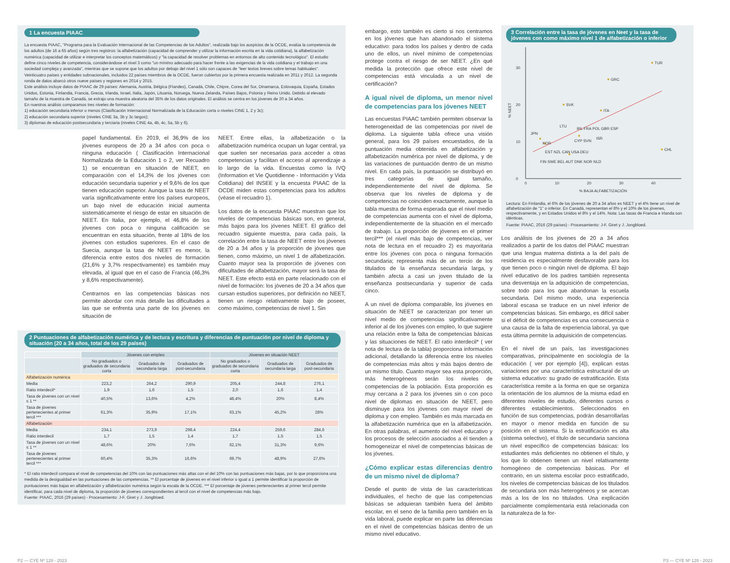1 La encuesta PIAAC
La encuesta PIAAC, "Programa para la Evaluación Internacional de las Competencias de los Adultos", realizada bajo los auspicios de la OCDE, evalúa la competencia de los adultos (de 16 a 65 años) según tres registros: la alfabetización (capacidad de comprender y utilizar la información escrita en la vida cotidiana), la alfabetización numérica (capacidad de utilizar e interpretar los conceptos matemáticos) y "la capacidad de resolver problemas en entornos de alto contenido tecnológico". El estudio define cinco niveles de competencia, considerándose el nivel 3 como "un mínimo adecuado para hacer frente a las exigencias de la vida cotidiana y el trabajo en una sociedad compleja y avanzada", mientras que se supone que los adultos por debajo del nivel 1 sólo son capaces de "leer textos breves sobre temas habituales".
Veinticuatro países y entidades subnacionales, incluidos 22 países miembros de la OCDE, fueron cubiertos por la primera encuesta realizada en 2011 y 2012. La segunda ronda de datos abarcó otros nueve países y regiones en 2014 y 2015.
Este análisis incluye datos de PIAAC de 29 países: Alemania, Austria, Bélgica (Flandes), Canadá, Chile, Chipre, Corea del Sur, Dinamarca, Eslovaquia, España, Estados Unidos, Estonia, Finlandia, Francia, Grecia, Irlanda, Israel, Italia, Japón, Lituania, Noruega, Nueva Zelanda, Países Bajos, Polonia y Reino Unido. Debido al elevado tamaño de la muestra de Canadá, se extrajo una muestra aleatoria del 35% de los datos originales. El análisis se centra en los jóvenes de 20 a 34 años.
En nuestros análisis comparamos tres niveles de formación:
1) educación secundaria inferior o menos (Clasificación Internacional Normalizada de la Educación corta o niveles CINE 1, 2 y 3c);
2) educación secundaria superior (niveles CINE 3a, 3b y 3c largos);
3) diplomas de educación postsecundaria y terciaria (niveles CINE 4a, 4b, 4c, 5a, 5b y 6).
papel fundamental. En 2019, el 36,9% de los jóvenes europeos de 20 a 34 años con poca o ninguna educación ( Clasificación Internacional Normalizada de la Educación 1 o 2, ver Recuadro 1) se encuentran en situación de NEET, en comparación con el 14,3% de los jóvenes con educación secundaria superior y el 9,6% de los que tienen educación superior. Aunque la tasa de NEET varía significativamente entre los países europeos, un bajo nivel de educación inicial aumenta sistemáticamente el riesgo de estar en situación de NEET. En Italia, por ejemplo, el 46,8% de los jóvenes con poca o ninguna calificación se encuentran en esta situación, frente al 18% de los jóvenes con estudios superiores. En el caso de Suecia, aunque la tasa de NEET es menor, la diferencia entre estos dos niveles de formación (21,6% y 3,7% respectivamente) es también muy elevada, al igual que en el caso de Francia (46,3% y 8,6% respectivamente).
Centrarnos en las competencias básicas nos permite abordar con más detalle las dificultades a las que se enfrenta una parte de los jóvenes en situación de
NEET. Entre ellas, la alfabetización o la alfabetización numérica ocupan un lugar central, ya que suelen ser necesarias para acceder a otras competencias y facilitan el acceso al aprendizaje a lo largo de la vida. Encuestas como la IVQ (Information et Vie Quotidienne - Información y Vida Cotidiana) del INSEE y la encuesta PIAAC de la OCDE miden estas competencias para los adultos (véase el recuadro 1).
Los datos de la encuesta PIAAC muestran que los niveles de competencias básicas son, en general, más bajos para los jóvenes NEET. El gráfico del recuadro siguiente muestra, para cada país, la correlación entre la tasa de NEET entre los jóvenes de 20 a 34 años y la proporción de jóvenes que tienen, como máximo, un nivel 1 de alfabetización. Cuanto mayor sea la proporción de jóvenes con dificultades de alfabetización, mayor será la tasa de NEET. Este efecto está en parte relacionado con el nivel de formación: los jóvenes de 20 a 34 años que cursan estudios superiores, por definición no NEET, tienen un riesgo relativamente bajo de poseer, como máximo, competencias de nivel 1. Sin
2 Puntuaciones de alfabetización numérica y de lectura y escritura y diferencias de puntuación por nivel de diploma y situación (20 a 34 años, total de los 29 países)
| | Jóvenes con empleo | | | Jóvenes en situación NEET | | |
| --- | --- | --- | --- | --- | --- | --- |
| | No graduados o graduados de secundaria corta | Graduados de secundaria larga | Graduados de post-secundaria | No graduados o graduados de secundaria corta | Graduados de secundaria larga | Graduados de post-secundaria |
| Alfabetización numérica | | | | | | |
| Media | 223,2 | 264,2 | 290,9 | 205,4 | 244,8 | 276,1 |
| Ratio interdecil* | 1,9 | 1,6 | 1,5 | 2,0 | 1,6 | 1,4 |
| Tasa de jóvenes con un nivel ≤ 1 ** | 40,5% | 13,6% | 4,2% | 48,4% | 20% | 8,4% |
| Tasa de jóvenes pertenecientes al primer tercil *** | 61,3% | 35,9% | 17,1% | 63,1% | 45,2% | 28% |
| Alfabetización | | | | | | |
| Media | 234,1 | 273,9 | 298,4 | 224,4 | 259,6 | 284,6 |
| Ratio interdecil | 1,7 | 1,5 | 1,4 | 1,7 | 1,5 | 1,5 |
| Tasa de jóvenes con un nivel ≤ 1 ** | 48,6% | 20% | 7,6% | 62,1% | 31,3% | 9,6% |
| Tasa de jóvenes pertenecientes al primer tercil *** | 60,4% | 35,3% | 16,6% | 69,7% | 48,9% | 27,6% |
* El ratio interdecil compara el nivel de competencias del 10% con las puntuaciones más altas con el del 10% con las puntuaciones más bajas, por lo que proporciona una medida de la desigualdad en las puntuaciones de las competencias. ** El porcentaje de jóvenes en el nivel inferior o igual a 1 permite identificar la proporción de puntuaciones más bajas en alfabetización y alfabetización numérica según la escala de la OCDE. *** El porcentaje de jóvenes pertenecientes al primer tercil permite identificar, para cada nivel de diploma, la proporción de jóvenes correspondientes al tercil con el nivel de competencias más bajo.
Fuente: PIAAC, 2016 (29 países) - Procesamiento: J-F. Giret y J. Jongbloed.
embargo, esto también es cierto si nos centramos en los jóvenes que han abandonado el sistema educativo: para todos los países y dentro de cada uno de ellos, un nivel mínimo de competencias protege contra el riesgo de ser NEET. ¿En qué medida la protección que ofrece este nivel de competencias está vinculada a un nivel de certificación?
A igual nivel de diploma, un menor nivel de competencias para los jóvenes NEET
Las encuestas PIAAC también permiten observar la heterogeneidad de las competencias por nivel de diploma. La siguiente tabla ofrece una visión general, para los 29 países encuestados, de la puntuación media obtenida en alfabetización y alfabetización numérica por nivel de diploma, y de las variaciones de puntuación dentro de un mismo nivel. En cada país, la puntuación se distribuyó en tres categorías de igual tamaño, independientemente del nivel de diploma. Se observa que los niveles de diploma y de competencias no coinciden exactamente, aunque la tabla muestra de forma esperada que el nivel medio de competencias aumenta con el nivel de diploma, independientemente de la situación en el mercado de trabajo. La proporción de jóvenes en el primer tercil*** (el nivel más bajo de competencias, ver nota de lectura en el recuadro 2) es mayoritaria entre los jóvenes con poca o ninguna formación secundaria; representa más de un tercio de los titulados de la enseñanza secundaria larga, y también afecta a casi un joven titulado de la enseñanza postsecundaria y superior de cada cinco.
A un nivel de diploma comparable, los jóvenes en situación de NEET se caracterizan por tener un nivel medio de competencias significativamente inferior al de los jóvenes con empleo, lo que sugiere una relación entre la falta de competencias básicas y las situaciones de NEET. El ratio interdecil* ( ver nota de lectura de la tabla) proporciona información adicional, detallando la diferencia entre los niveles de competencias más altos y más bajos dentro de un mismo título. Cuanto mayor sea esta proporción, más heterogéneos serán los niveles de competencias de la población. Esta proporción es muy cercana a 2 para los jóvenes sin o con poco nivel de diplomas en situación de NEET, pero disminuye para los jóvenes con mayor nivel de diploma y con empleo. También es más marcada en la alfabetización numérica que en la alfabetización. En otras palabras, el aumento del nivel educativo y los procesos de selección asociados a él tienden a homogeneizar el nivel de competencias básicas de los jóvenes.
¿Cómo explicar estas diferencias dentro de un mismo nivel de diploma?
Desde el punto de vista de las características individuales, el hecho de que las competencias básicas se adquieran también fuera del ámbito escolar, en el seno de la familia pero también en la vida laboral, puede explicar en parte las diferencias en el nivel de competencias básicas dentro de un mismo nivel educativo.
3 Correlación entre la tasa de jóvenes en Neet y la tasa de jóvenes con como máximo nivel 1 de alfabetización o inferior
% NEET
0
10
20
30
0
10
20
30
40
% BAJA ALFABETIZACIÓN
TUR
GRC
SVK
ITA
CHL
JPN
KOR
LTU
IRL FRA POL GBR ESP
ISR
CYP SVN
EST NZL CAN USA DEU
FIN SWE BEL AUT DNK NOR NLD
Lectura: En Finlandia, el 6% de los jóvenes de 20 a 34 años es NEET y el 4% tiene un nivel de alfabetización de "1" o inferior. En Canadá, representan el 8% y el 10% de los jóvenes, respectivamente, y en Estados Unidos el 8% y el 14%. Nota: Las tasas de Francia e Irlanda son idénticas.
Fuente: PIAAC, 2016 (29 países) - Procesamiento: J-F. Giret y J. Jongbloed.
Los análisis de los jóvenes de 20 a 34 años realizados a partir de los datos del PIAAC muestran que una lengua materna distinta a la del país de residencia es especialmente desfavorable para los que tienen poco o ningún nivel de diploma. El bajo nivel educativo de los padres también representa una desventaja en la adquisición de competencias, sobre todo para los que abandonan la escuela secundaria. Del mismo modo, una experiencia laboral escasa se traduce en un nivel inferior de competencias básicas. Sin embargo, es difícil saber si el déficit de competencias es una consecuencia o una causa de la falta de experiencia laboral, ya que esta última permite la adquisición de competencias.
En el nivel de un país, las investigaciones comparativas, principalmente en sociología de la educación ( ver por ejemplo [4]), explican estas variaciones por una característica estructural de un sistema educativo: su grado de estratificación. Esta característica remite a la forma en que se organiza la orientación de los alumnos de la misma edad en diferentes niveles de estudio, diferentes cursos o diferentes establecimientos. Seleccionados en función de sus competencias, podrán desarrollarlas en mayor o menor medida en función de su posición en el sistema. Si la estratificación es alta (sistema selectivo), el título de secundaria sanciona un nivel específico de competencias básicas: los estudiantes más deficientes no obtienen el título, y los que lo obtienen tienen un nivel relativamente homogéneo de competencias básicas. Por el contrario, en un sistema escolar poco estratificado, los niveles de competencias básicas de los titulados de secundaria son más heterogéneos y se acercan más a los de los no titulados. Una explicación parcialmente complementaria está relacionada con la naturaleza de la for-
P2 — CYE Nº 128 - 2023 P3 — CYE Nº 128 - 2023